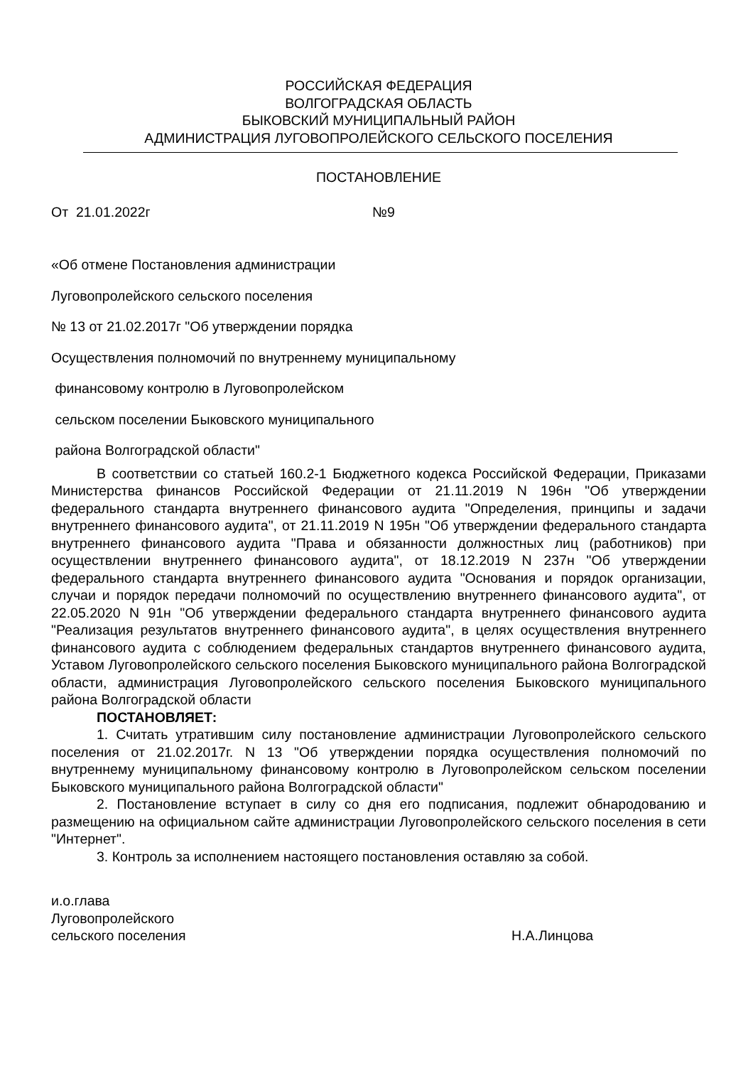РОССИЙСКАЯ ФЕДЕРАЦИЯ
ВОЛГОГРАДСКАЯ ОБЛАСТЬ
БЫКОВСКИЙ МУНИЦИПАЛЬНЫЙ РАЙОН
АДМИНИСТРАЦИЯ ЛУГОВОПРОЛЕЙСКОГО СЕЛЬСКОГО ПОСЕЛЕНИЯ
ПОСТАНОВЛЕНИЕ
От 21.01.2022г №9
«Об отмене Постановления администрации
Луговопролейского сельского поселения
№ 13 от 21.02.2017г "Об утверждении порядка
Осуществления полномочий по внутреннему муниципальному
финансовому контролю в Луговопролейском
сельском поселении Быковского муниципального
района Волгоградской области"
В соответствии со статьей 160.2-1 Бюджетного кодекса Российской Федерации, Приказами Министерства финансов Российской Федерации от 21.11.2019 N 196н "Об утверждении федерального стандарта внутреннего финансового аудита "Определения, принципы и задачи внутреннего финансового аудита", от 21.11.2019 N 195н "Об утверждении федерального стандарта внутреннего финансового аудита "Права и обязанности должностных лиц (работников) при осуществлении внутреннего финансового аудита", от 18.12.2019 N 237н "Об утверждении федерального стандарта внутреннего финансового аудита "Основания и порядок организации, случаи и порядок передачи полномочий по осуществлению внутреннего финансового аудита", от 22.05.2020 N 91н "Об утверждении федерального стандарта внутреннего финансового аудита "Реализация результатов внутреннего финансового аудита", в целях осуществления внутреннего финансового аудита с соблюдением федеральных стандартов внутреннего финансового аудита, Уставом Луговопролейского сельского поселения Быковского муниципального района Волгоградской области, администрация Луговопролейского сельского поселения Быковского муниципального района Волгоградской области
ПОСТАНОВЛЯЕТ:
1. Считать утратившим силу постановление администрации Луговопролейского сельского поселения от 21.02.2017г. N 13 "Об утверждении порядка осуществления полномочий по внутреннему муниципальному финансовому контролю в Луговопролейском сельском поселении Быковского муниципального района Волгоградской области"
2. Постановление вступает в силу со дня его подписания, подлежит обнародованию и размещению на официальном сайте администрации Луговопролейского сельского поселения в сети "Интернет".
3. Контроль за исполнением настоящего постановления оставляю за собой.
и.о.глава
Луговопролейского
сельского поселения Н.А.Линцова